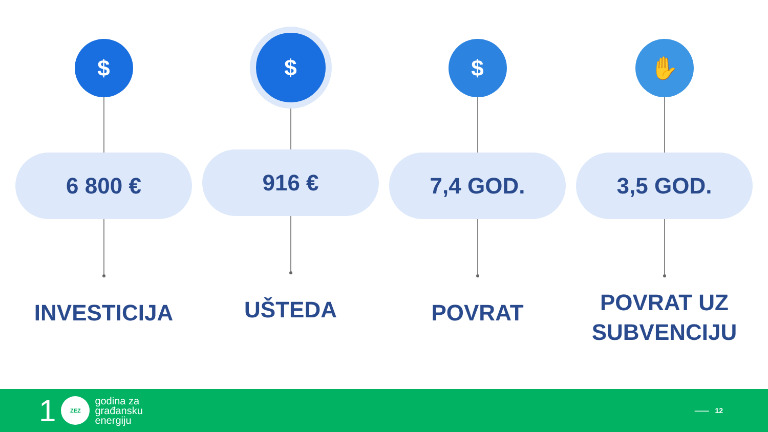$
6 800 €
INVESTICIJA
$
916 €
UŠTEDA
$
7,4 GOD.
POVRAT
✋
3,5 GOD.
POVRAT UZ
SUBVENCIJU
1
ZEZ
godina za
građansku
energiju
—— 12